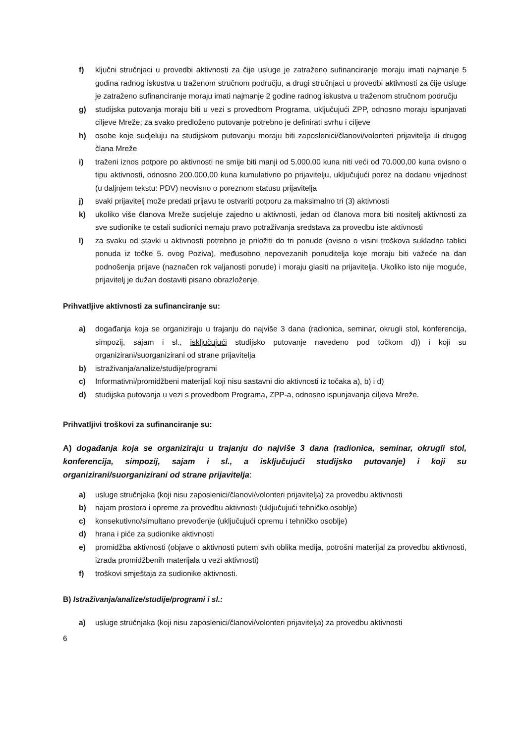f) ključni stručnjaci u provedbi aktivnosti za čije usluge je zatraženo sufinanciranje moraju imati najmanje 5 godina radnog iskustva u traženom stručnom području, a drugi stručnjaci u provedbi aktivnosti za čije usluge je zatraženo sufinanciranje moraju imati najmanje 2 godine radnog iskustva u traženom stručnom području
g) studijska putovanja moraju biti u vezi s provedbom Programa, uključujući ZPP, odnosno moraju ispunjavati ciljeve Mreže; za svako predloženo putovanje potrebno je definirati svrhu i ciljeve
h) osobe koje sudjeluju na studijskom putovanju moraju biti zaposlenici/članovi/volonteri prijavitelja ili drugog člana Mreže
i) traženi iznos potpore po aktivnosti ne smije biti manji od 5.000,00 kuna niti veći od 70.000,00 kuna ovisno o tipu aktivnosti, odnosno 200.000,00 kuna kumulativno po prijavitelju, uključujući porez na dodanu vrijednost (u daljnjem tekstu: PDV) neovisno o poreznom statusu prijavitelja
j) svaki prijavitelj može predati prijavu te ostvariti potporu za maksimalno tri (3) aktivnosti
k) ukoliko više članova Mreže sudjeluje zajedno u aktivnosti, jedan od članova mora biti nositelj aktivnosti za sve sudionike te ostali sudionici nemaju pravo potraživanja sredstava za provedbu iste aktivnosti
l) za svaku od stavki u aktivnosti potrebno je priložiti do tri ponude (ovisno o visini troškova sukladno tablici ponuda iz točke 5. ovog Poziva), međusobno nepovezanih ponuditelja koje moraju biti važeće na dan podnošenja prijave (naznačen rok valjanosti ponude) i moraju glasiti na prijavitelja. Ukoliko isto nije moguće, prijavitelj je dužan dostaviti pisano obrazloženje.
Prihvatljive aktivnosti za sufinanciranje su:
a) događanja koja se organiziraju u trajanju do najviše 3 dana (radionica, seminar, okrugli stol, konferencija, simpozij, sajam i sl., isključujući studijsko putovanje navedeno pod točkom d)) i koji su organizirani/suorganizirani od strane prijavitelja
b) istraživanja/analize/studije/programi
c) Informativni/promidžbeni materijali koji nisu sastavni dio aktivnosti iz točaka a), b) i d)
d) studijska putovanja u vezi s provedbom Programa, ZPP-a, odnosno ispunjavanja ciljeva Mreže.
Prihvatljivi troškovi za sufinanciranje su:
A) događanja koja se organiziraju u trajanju do najviše 3 dana (radionica, seminar, okrugli stol, konferencija, simpozij, sajam i sl., a isključujući studijsko putovanje) i koji su organizirani/suorganizirani od strane prijavitelja:
a) usluge stručnjaka (koji nisu zaposlenici/članovi/volonteri prijavitelja) za provedbu aktivnosti
b) najam prostora i opreme za provedbu aktivnosti (uključujući tehničko osoblje)
c) konsekutivno/simultano prevođenje (uključujući opremu i tehničko osoblje)
d) hrana i piće za sudionike aktivnosti
e) promidžba aktivnosti (objave o aktivnosti putem svih oblika medija, potrošni materijal za provedbu aktivnosti, izrada promidžbenih materijala u vezi aktivnosti)
f) troškovi smještaja za sudionike aktivnosti.
B) Istraživanja/analize/studije/programi i sl.:
a) usluge stručnjaka (koji nisu zaposlenici/članovi/volonteri prijavitelja) za provedbu aktivnosti
6